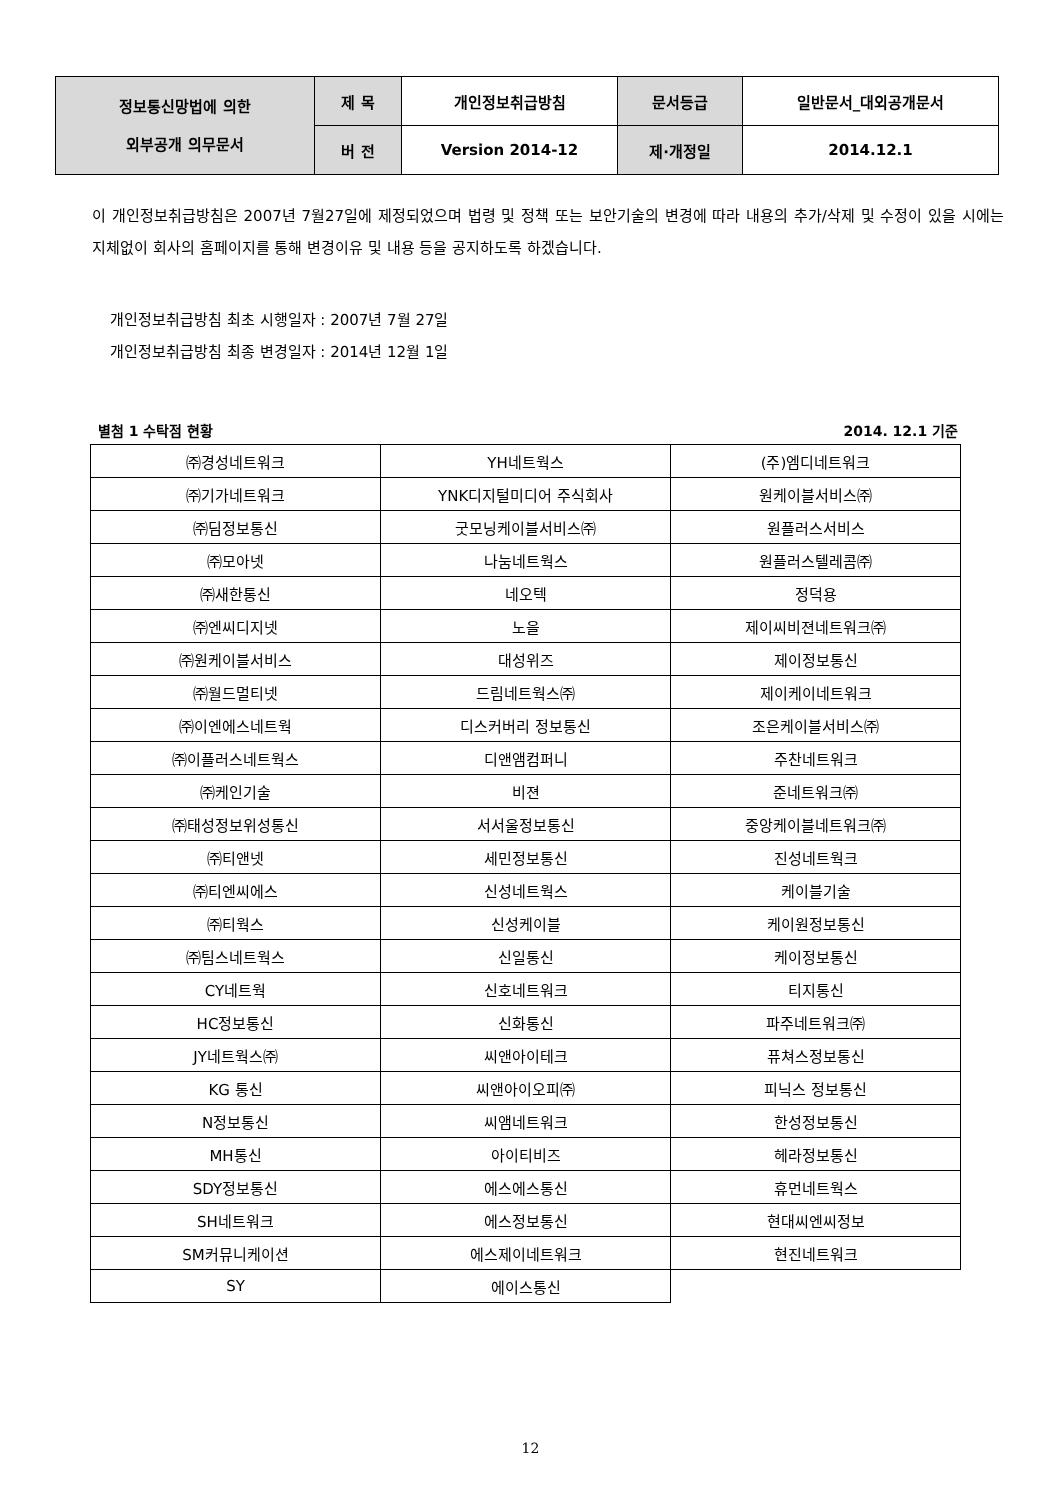| 정보통신망법에 의한 외부공개 의무문서 | 제 목 | 개인정보취급방침 | 문서등급 | 일반문서_대외공개문서 |
| | 버 전 | Version 2014-12 | 제·개정일 | 2014.12.1 |
이 개인정보취급방침은 2007년 7월27일에 제정되었으며 법령 및 정책 또는 보안기술의 변경에 따라 내용의 추가/삭제 및 수정이 있을 시에는 지체없이 회사의 홈페이지를 통해 변경이유 및 내용 등을 공지하도록 하겠습니다.
개인정보취급방침 최초 시행일자 : 2007년 7월 27일
개인정보취급방침 최종 변경일자 : 2014년 12월 1일
별첨 1 수탁점 현황 2014. 12.1 기준
| ㈜경성네트워크 | YH네트웍스 | (주)엠디네트워크 |
| ㈜기가네트워크 | YNK디지털미디어 주식회사 | 원케이블서비스㈜ |
| ㈜딤정보통신 | 굿모닝케이블서비스㈜ | 원플러스서비스 |
| ㈜모아넷 | 나눔네트웍스 | 원플러스텔레콤㈜ |
| ㈜새한통신 | 네오텍 | 정덕용 |
| ㈜엔씨디지넷 | 노을 | 제이씨비젼네트워크㈜ |
| ㈜원케이블서비스 | 대성위즈 | 제이정보통신 |
| ㈜월드멀티넷 | 드림네트웍스㈜ | 제이케이네트워크 |
| ㈜이엔에스네트웍 | 디스커버리 정보통신 | 조은케이블서비스㈜ |
| ㈜이플러스네트웍스 | 디앤앰컴퍼니 | 주찬네트워크 |
| ㈜케인기술 | 비젼 | 준네트워크㈜ |
| ㈜태성정보위성통신 | 서서울정보통신 | 중앙케이블네트워크㈜ |
| ㈜티앤넷 | 세민정보통신 | 진성네트웍크 |
| ㈜티엔씨에스 | 신성네트웍스 | 케이블기술 |
| ㈜티웍스 | 신성케이블 | 케이원정보통신 |
| ㈜팀스네트웍스 | 신일통신 | 케이정보통신 |
| CY네트웍 | 신호네트워크 | 티지통신 |
| HC정보통신 | 신화통신 | 파주네트워크㈜ |
| JY네트웍스㈜ | 씨앤아이테크 | 퓨쳐스정보통신 |
| KG 통신 | 씨앤아이오피㈜ | 피닉스 정보통신 |
| N정보통신 | 씨앰네트워크 | 한성정보통신 |
| MH통신 | 아이티비즈 | 헤라정보통신 |
| SDY정보통신 | 에스에스통신 | 휴먼네트웍스 |
| SH네트워크 | 에스정보통신 | 현대씨엔씨정보 |
| SM커뮤니케이션 | 에스제이네트워크 | 현진네트워크 |
| SY | 에이스통신 | |
12